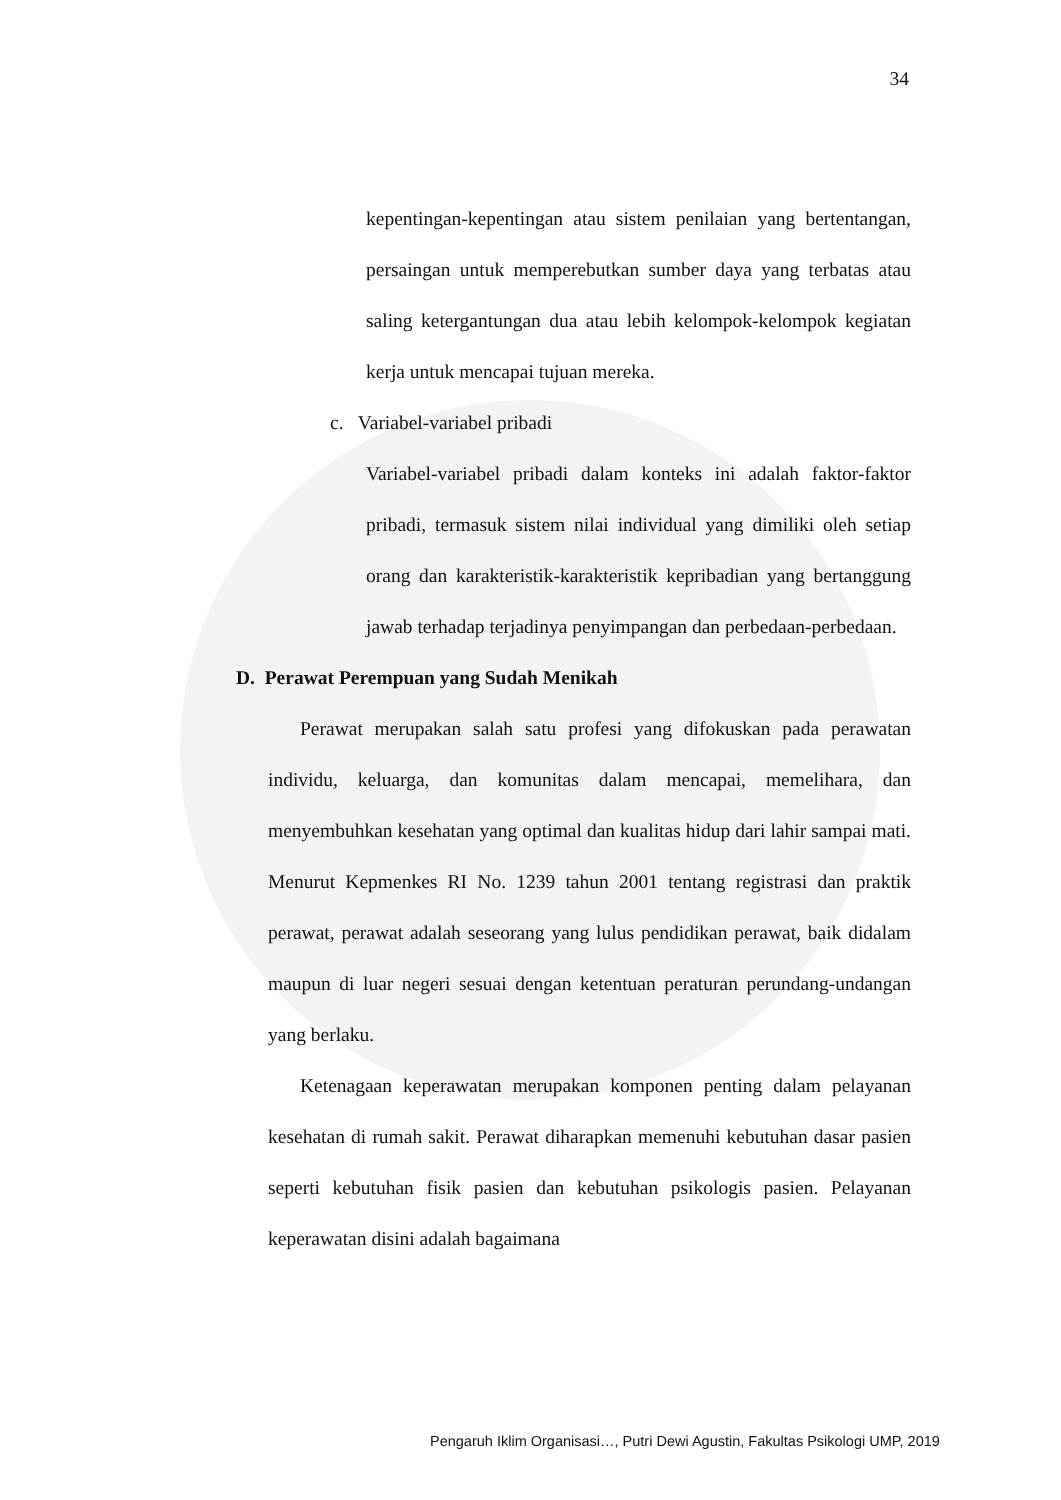34
kepentingan-kepentingan atau sistem penilaian yang bertentangan, persaingan untuk memperebutkan sumber daya yang terbatas atau saling ketergantungan dua atau lebih kelompok-kelompok kegiatan kerja untuk mencapai tujuan mereka.
c. Variabel-variabel pribadi
Variabel-variabel pribadi dalam konteks ini adalah faktor-faktor pribadi, termasuk sistem nilai individual yang dimiliki oleh setiap orang dan karakteristik-karakteristik kepribadian yang bertanggung jawab terhadap terjadinya penyimpangan dan perbedaan-perbedaan.
D. Perawat Perempuan yang Sudah Menikah
Perawat merupakan salah satu profesi yang difokuskan pada perawatan individu, keluarga, dan komunitas dalam mencapai, memelihara, dan menyembuhkan kesehatan yang optimal dan kualitas hidup dari lahir sampai mati. Menurut Kepmenkes RI No. 1239 tahun 2001 tentang registrasi dan praktik perawat, perawat adalah seseorang yang lulus pendidikan perawat, baik didalam maupun di luar negeri sesuai dengan ketentuan peraturan perundang-undangan yang berlaku.
Ketenagaan keperawatan merupakan komponen penting dalam pelayanan kesehatan di rumah sakit. Perawat diharapkan memenuhi kebutuhan dasar pasien seperti kebutuhan fisik pasien dan kebutuhan psikologis pasien. Pelayanan keperawatan disini adalah bagaimana
Pengaruh Iklim Organisasi…, Putri Dewi Agustin, Fakultas Psikologi UMP, 2019